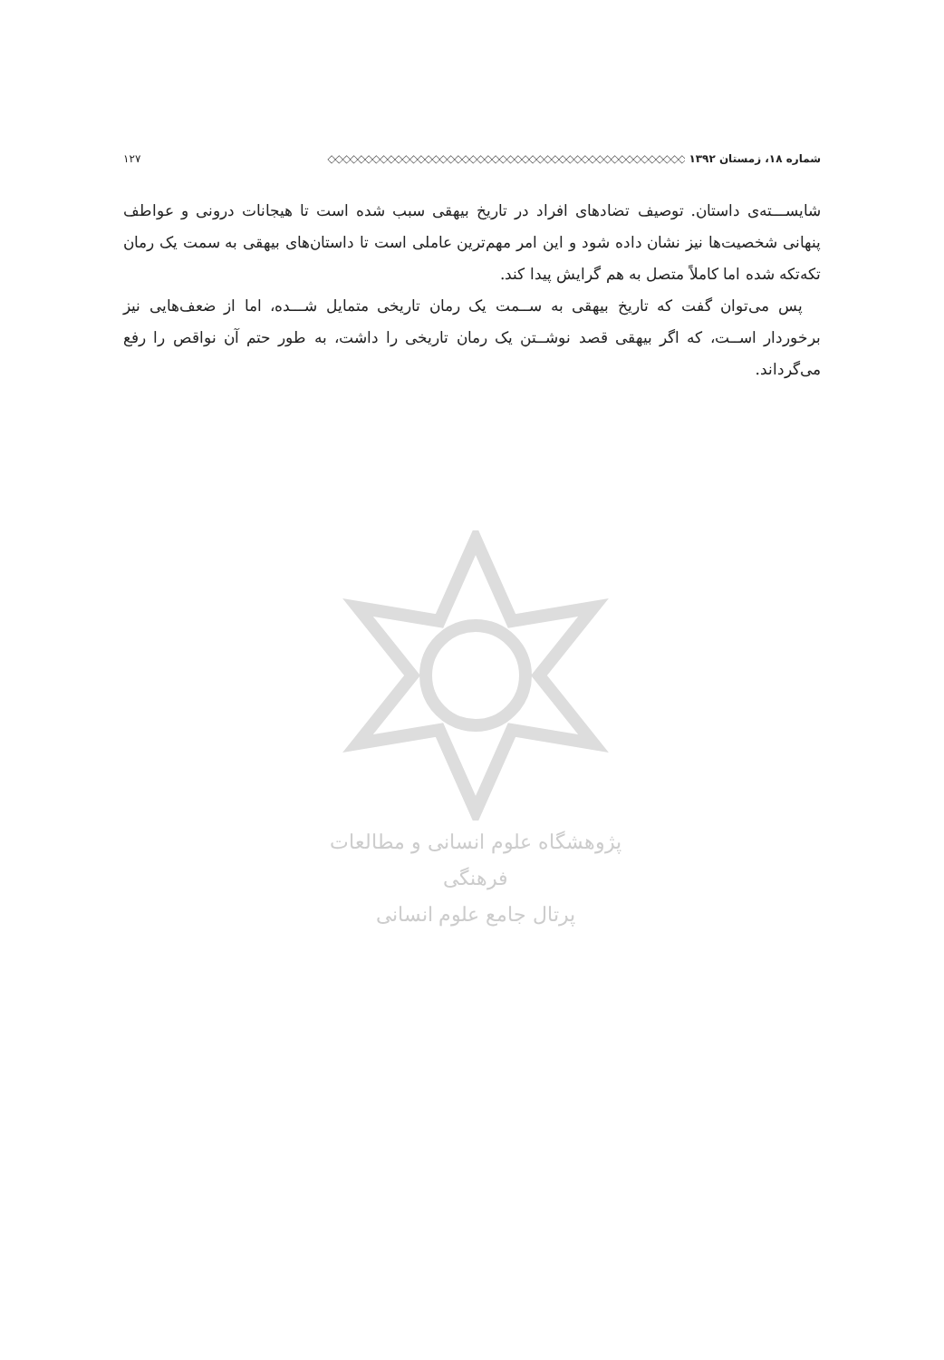شماره ۱۸، زمستان ۱۳۹۲ ◇◇◇◇◇◇◇◇◇◇◇◇◇◇◇◇◇◇◇◇◇◇◇◇◇◇◇◇◇◇◇◇◇◇◇◇◇◇◇◇◇◇◇◇◇◇◇◇ ۱۲۷
شایســـته‌ی داستان. توصیف تضادهای افراد در تاریخ بیهقی سبب شده است تا هیجانات درونی و عواطف پنهانی شخصیت‌ها نیز نشان داده شود و این امر مهم‌ترین عاملی است تا داستان‌های بیهقی به سمت یک رمان تکه‌تکه شده اما کاملاً متصل به هم گرایش پیدا کند.
پس می‌توان گفت که تاریخ بیهقی به ســمت یک رمان تاریخی متمایل شـــده، اما از ضعف‌هایی نیز برخوردار اســت، که اگر بیهقی قصد نوشــتن یک رمان تاریخی را داشت، به طور حتم آن نواقص را رفع می‌گرداند.
پژوهشگاه علوم انسانی و مطالعات فرهنگی
پرتال جامع علوم انسانی